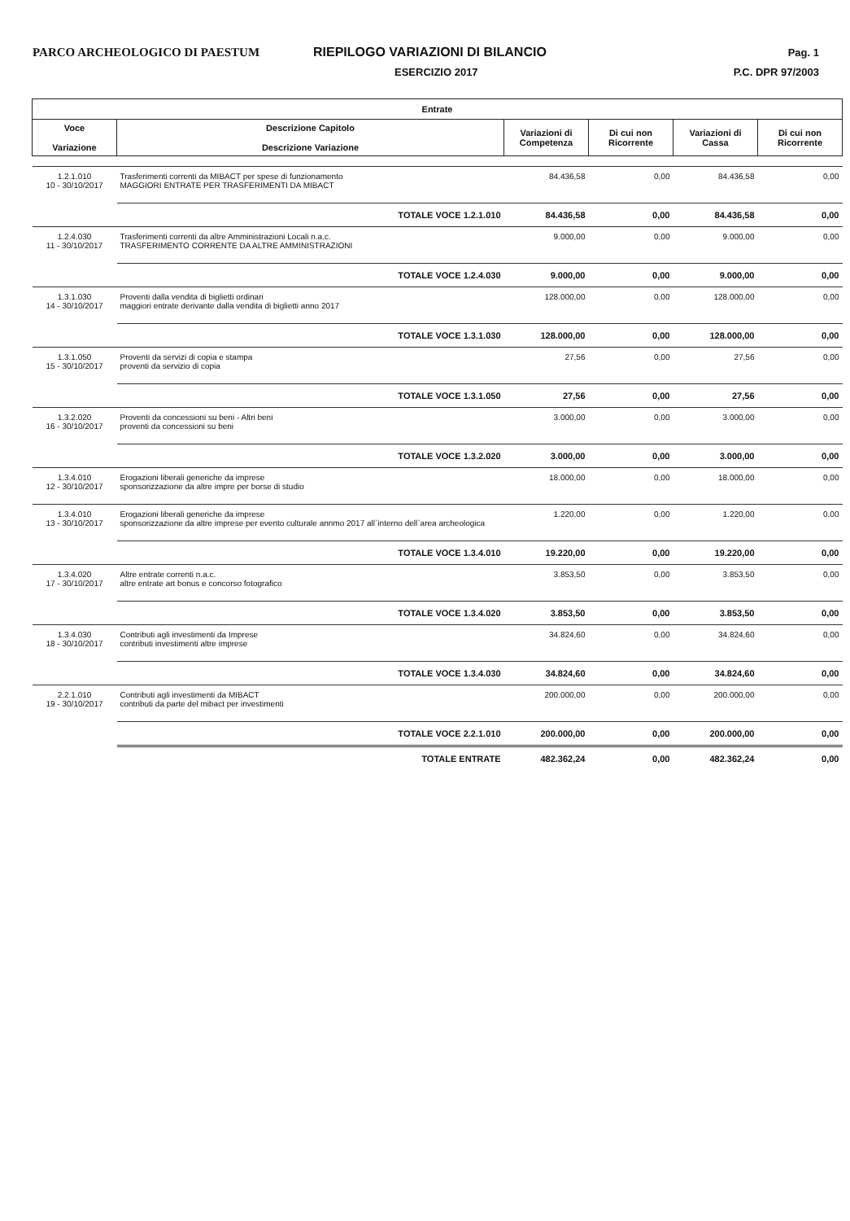PARCO ARCHEOLOGICO DI PAESTUM RIEPILOGO VARIAZIONI DI BILANCIO
Pag. 1
ESERCIZIO 2017 P.C. DPR 97/2003
| Entrate | | | | | |
| --- | --- | --- | --- | --- | --- |
| Voce Variazione | Descrizione Capitolo Descrizione Variazione | Variazioni di Competenza | Di cui non Ricorrente | Variazioni di Cassa | Di cui non Ricorrente |
| 1.2.1.010 10 - 30/10/2017 | Trasferimenti correnti da MIBACT per spese di funzionamento MAGGIORI ENTRATE PER TRASFERIMENTI DA MIBACT | 84.436,58 | 0,00 | 84.436,58 | 0,00 |
| | TOTALE VOCE 1.2.1.010 | 84.436,58 | 0,00 | 84.436,58 | 0,00 |
| 1.2.4.030 11 - 30/10/2017 | Trasferimenti correnti da altre Amministrazioni Locali n.a.c. TRASFERIMENTO CORRENTE DA ALTRE AMMINISTRAZIONI | 9.000,00 | 0,00 | 9.000,00 | 0,00 |
| | TOTALE VOCE 1.2.4.030 | 9.000,00 | 0,00 | 9.000,00 | 0,00 |
| 1.3.1.030 14 - 30/10/2017 | Proventi dalla vendita di biglietti ordinari maggiori entrate derivante dalla vendita di biglietti anno 2017 | 128.000,00 | 0,00 | 128.000,00 | 0,00 |
| | TOTALE VOCE 1.3.1.030 | 128.000,00 | 0,00 | 128.000,00 | 0,00 |
| 1.3.1.050 15 - 30/10/2017 | Proventi da servizi di copia e stampa proventi da servizio di copia | 27,56 | 0,00 | 27,56 | 0,00 |
| | TOTALE VOCE 1.3.1.050 | 27,56 | 0,00 | 27,56 | 0,00 |
| 1.3.2.020 16 - 30/10/2017 | Proventi da concessioni su beni - Altri beni proventi da concessioni su beni | 3.000,00 | 0,00 | 3.000,00 | 0,00 |
| | TOTALE VOCE 1.3.2.020 | 3.000,00 | 0,00 | 3.000,00 | 0,00 |
| 1.3.4.010 12 - 30/10/2017 | Erogazioni liberali generiche da imprese sponsorizzazione da altre impre per borse di studio | 18.000,00 | 0,00 | 18.000,00 | 0,00 |
| 1.3.4.010 13 - 30/10/2017 | Erogazioni liberali generiche da imprese sponsorizzazione da altre imprese per evento culturale annmo 2017 all`interno dell`area archeologica | 1.220,00 | 0,00 | 1.220,00 | 0,00 |
| | TOTALE VOCE 1.3.4.010 | 19.220,00 | 0,00 | 19.220,00 | 0,00 |
| 1.3.4.020 17 - 30/10/2017 | Altre entrate correnti n.a.c. altre entrate art bonus e concorso fotografico | 3.853,50 | 0,00 | 3.853,50 | 0,00 |
| | TOTALE VOCE 1.3.4.020 | 3.853,50 | 0,00 | 3.853,50 | 0,00 |
| 1.3.4.030 18 - 30/10/2017 | Contributi agli investimenti da Imprese contributi investimenti altre imprese | 34.824,60 | 0,00 | 34.824,60 | 0,00 |
| | TOTALE VOCE 1.3.4.030 | 34.824,60 | 0,00 | 34.824,60 | 0,00 |
| 2.2.1.010 19 - 30/10/2017 | Contributi agli investimenti da MIBACT contributi da parte del mibact per investimenti | 200.000,00 | 0,00 | 200.000,00 | 0,00 |
| | TOTALE VOCE 2.2.1.010 | 200.000,00 | 0,00 | 200.000,00 | 0,00 |
| | TOTALE ENTRATE | 482.362,24 | 0,00 | 482.362,24 | 0,00 |